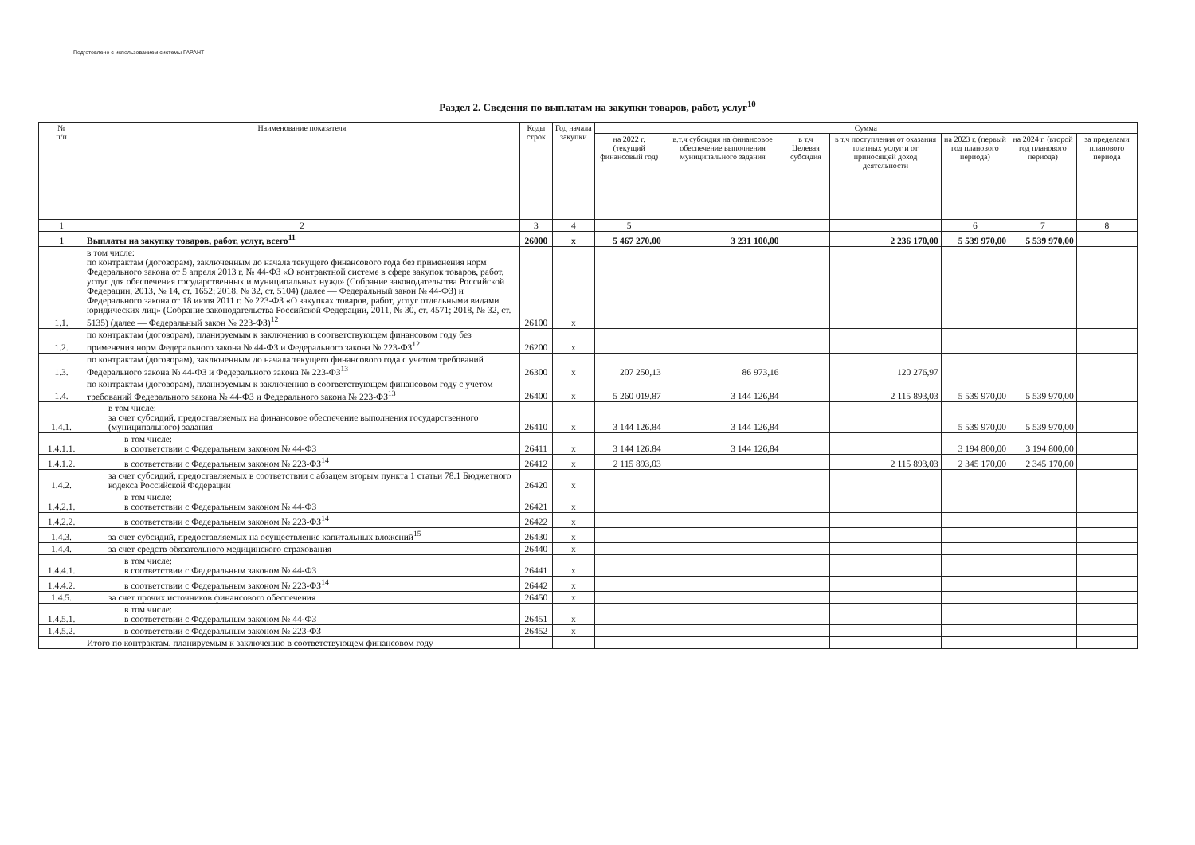Подготовлено с использованием системы ГАРАНТ
Раздел 2. Сведения по выплатам на закупки товаров, работ, услуг<sup>10</sup>
| № п/п | Наименование показателя | Коды строк | Год начала закупки | Сумма | | | | | | |
| --- | --- | --- | --- | --- | --- | --- | --- | --- | --- | --- |
| | | | | на 2022 г. (текущий финансовый год) | в.т.ч субсидия на финансовое обеспечение выполнения муниципального задания | в т.ч Целевая субсидия | в т.ч поступления от оказания платных услуг и от приносящей доход деятельности | на 2023 г. (первый год планового периода) | на 2024 г. (второй год планового периода) | за пределами планового периода |
| 1 | 2 | 3 | 4 | 5 | | | | 6 | 7 | 8 |
| 1 | Выплаты на закупку товаров, работ, услуг, всего<sup>11</sup> | 26000 | x | 5 467 270.00 | 3 231 100,00 | | 2 236 170,00 | 5 539 970,00 | 5 539 970,00 | |
| 1.1. | в том числе: по контрактам (договорам), заключенным до начала текущего финансового года без применения норм Федерального закона от 5 апреля 2013 г. № 44-ФЗ «О контрактной системе в сфере закупок товаров, работ, услуг для обеспечения государственных и муниципальных нужд» (Собрание законодательства Российской Федерации, 2013, № 14, ст. 1652; 2018, № 32, ст. 5104) (далее — Федеральный закон № 44-ФЗ) и Федерального закона от 18 июля 2011 г. № 223-ФЗ «О закупках товаров, работ, услуг отдельными видами юридических лиц» (Собрание законодательства Российской Федерации, 2011, № 30, ст. 4571; 2018, № 32, ст. 5135) (далее — Федеральный закон № 223-ФЗ)<sup>12</sup> | 26100 | x | | | | | | | |
| 1.2. | по контрактам (договорам), планируемым к заключению в соответствующем финансовом году без применения норм Федерального закона № 44-ФЗ и Федерального закона № 223-ФЗ<sup>12</sup> | 26200 | x | | | | | | | |
| 1.3. | по контрактам (договорам), заключенным до начала текущего финансового года с учетом требований Федерального закона № 44-ФЗ и Федерального закона № 223-ФЗ<sup>13</sup> | 26300 | x | 207 250,13 | 86 973,16 | | 120 276,97 | | | |
| 1.4. | по контрактам (договорам), планируемым к заключению в соответствующем финансовом году с учетом требований Федерального закона № 44-ФЗ и Федерального закона № 223-ФЗ<sup>13</sup> | 26400 | x | 5 260 019.87 | 3 144 126,84 | | 2 115 893,03 | 5 539 970,00 | 5 539 970,00 | |
| 1.4.1. | в том числе: за счет субсидий, предоставляемых на финансовое обеспечение выполнения государственного (муниципального) задания | 26410 | x | 3 144 126.84 | 3 144 126,84 | | | 5 539 970,00 | 5 539 970,00 | |
| 1.4.1.1. | в том числе: в соответствии с Федеральным законом № 44-ФЗ | 26411 | x | 3 144 126.84 | 3 144 126,84 | | | 3 194 800,00 | 3 194 800,00 | |
| 1.4.1.2. | в соответствии с Федеральным законом № 223-ФЗ<sup>14</sup> | 26412 | x | 2 115 893,03 | | | 2 115 893,03 | 2 345 170,00 | 2 345 170,00 | |
| 1.4.2. | за счет субсидий, предоставляемых в соответствии с абзацем вторым пункта 1 статьи 78.1 Бюджетного кодекса Российской Федерации | 26420 | x | | | | | | | |
| 1.4.2.1. | в том числе: в соответствии с Федеральным законом № 44-ФЗ | 26421 | x | | | | | | | |
| 1.4.2.2. | в соответствии с Федеральным законом № 223-ФЗ<sup>14</sup> | 26422 | x | | | | | | | |
| 1.4.3. | за счет субсидий, предоставляемых на осуществление капитальных вложений<sup>15</sup> | 26430 | x | | | | | | | |
| 1.4.4. | за счет средств обязательного медицинского страхования | 26440 | x | | | | | | | |
| 1.4.4.1. | в том числе: в соответствии с Федеральным законом № 44-ФЗ | 26441 | x | | | | | | | |
| 1.4.4.2. | в соответствии с Федеральным законом № 223-ФЗ<sup>14</sup> | 26442 | x | | | | | | | |
| 1.4.5. | за счет прочих источников финансового обеспечения | 26450 | x | | | | | | | |
| 1.4.5.1. | в том числе: в соответствии с Федеральным законом № 44-ФЗ | 26451 | x | | | | | | | |
| 1.4.5.2. | в соответствии с Федеральным законом № 223-ФЗ | 26452 | x | | | | | | | |
| | Итого по контрактам, планируемым к заключению в соответствующем финансовом году | | | | | | | | | |